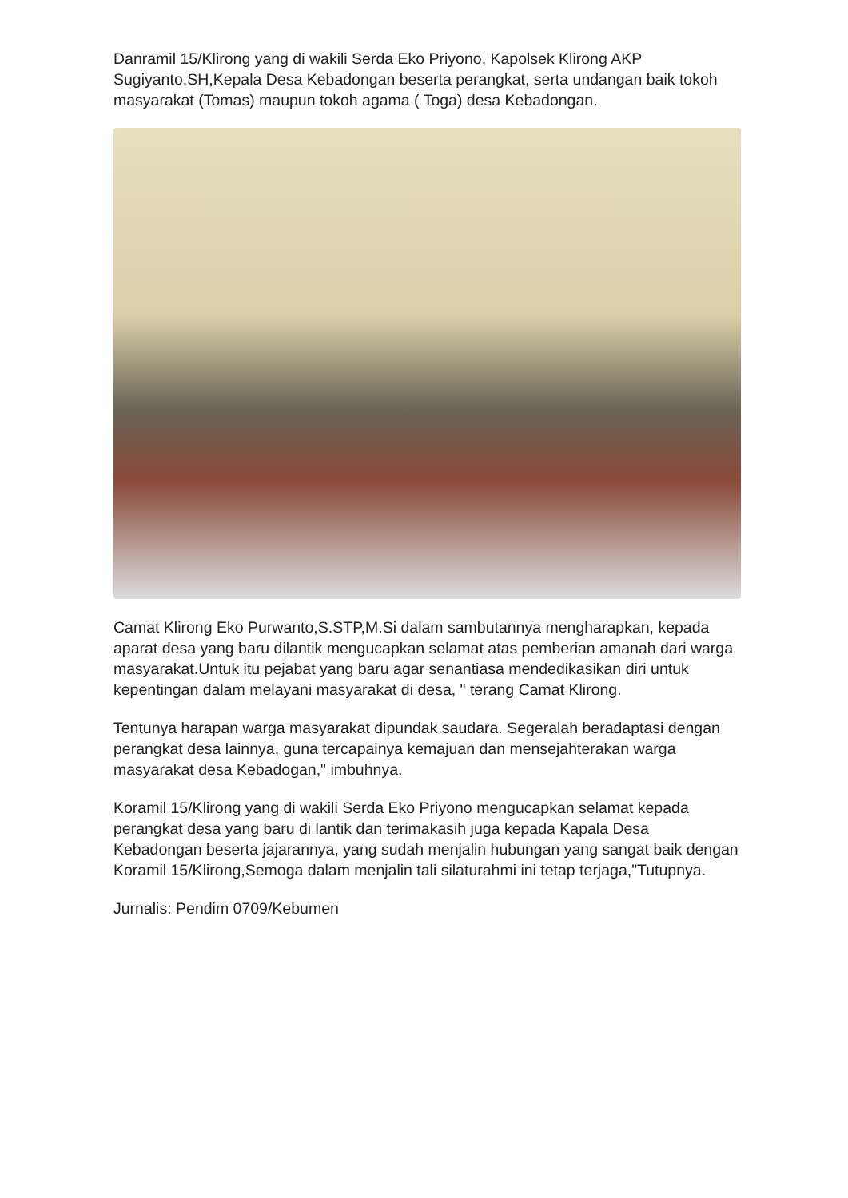Danramil 15/Klirong yang di wakili Serda Eko Priyono, Kapolsek Klirong AKP Sugiyanto.SH,Kepala Desa Kebadongan beserta perangkat, serta undangan baik tokoh masyarakat (Tomas) maupun tokoh agama ( Toga) desa Kebadongan.
Camat Klirong Eko Purwanto,S.STP,M.Si dalam sambutannya mengharapkan, kepada aparat desa yang baru dilantik mengucapkan selamat atas pemberian amanah dari warga masyarakat.Untuk itu pejabat yang baru agar senantiasa mendedikasikan diri untuk kepentingan dalam melayani masyarakat di desa, " terang Camat Klirong.
Tentunya harapan warga masyarakat dipundak saudara. Segeralah beradaptasi dengan perangkat desa lainnya, guna tercapainya kemajuan dan mensejahterakan warga masyarakat desa Kebadogan," imbuhnya.
Koramil 15/Klirong yang di wakili Serda Eko Priyono mengucapkan selamat kepada perangkat desa yang baru di lantik dan terimakasih juga kepada Kapala Desa Kebadongan beserta jajarannya, yang sudah menjalin hubungan yang sangat baik dengan Koramil 15/Klirong,Semoga dalam menjalin tali silaturahmi ini tetap terjaga,"Tutupnya.
Jurnalis: Pendim 0709/Kebumen